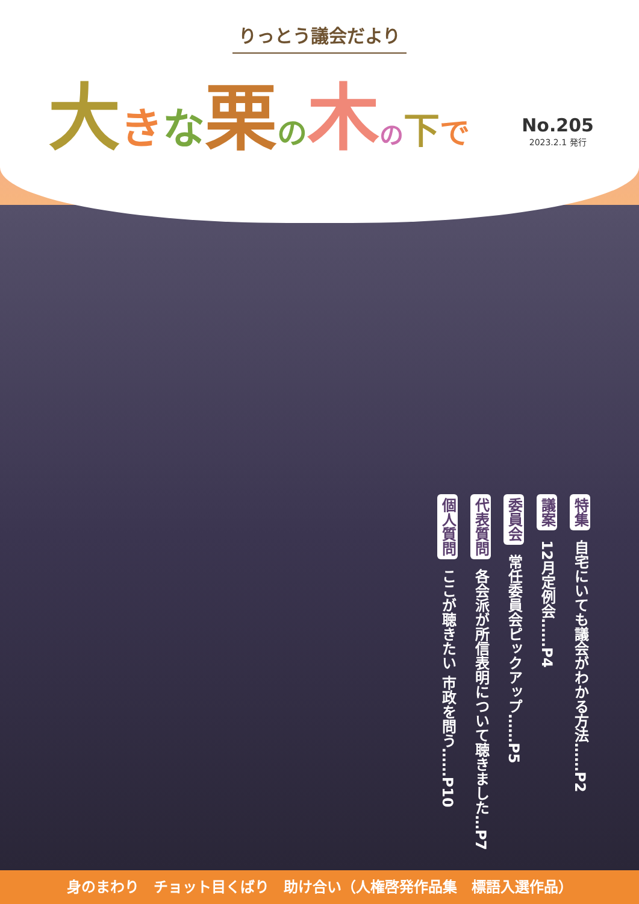りっとう議会だより
大きな栗の木の下で
No.205
2023.2.1 発行
特集 自宅にいても議会がわかる方法……P2
議案 12月定例会……P4
委員会 常任委員会ピックアップ……P5
代表質問 各会派が所信表明について聴きました…P7
個人質問 ここが聴きたい 市政を問う……P10
身のまわり　チョット目くばり　助け合い（人権啓発作品集　標語入選作品）